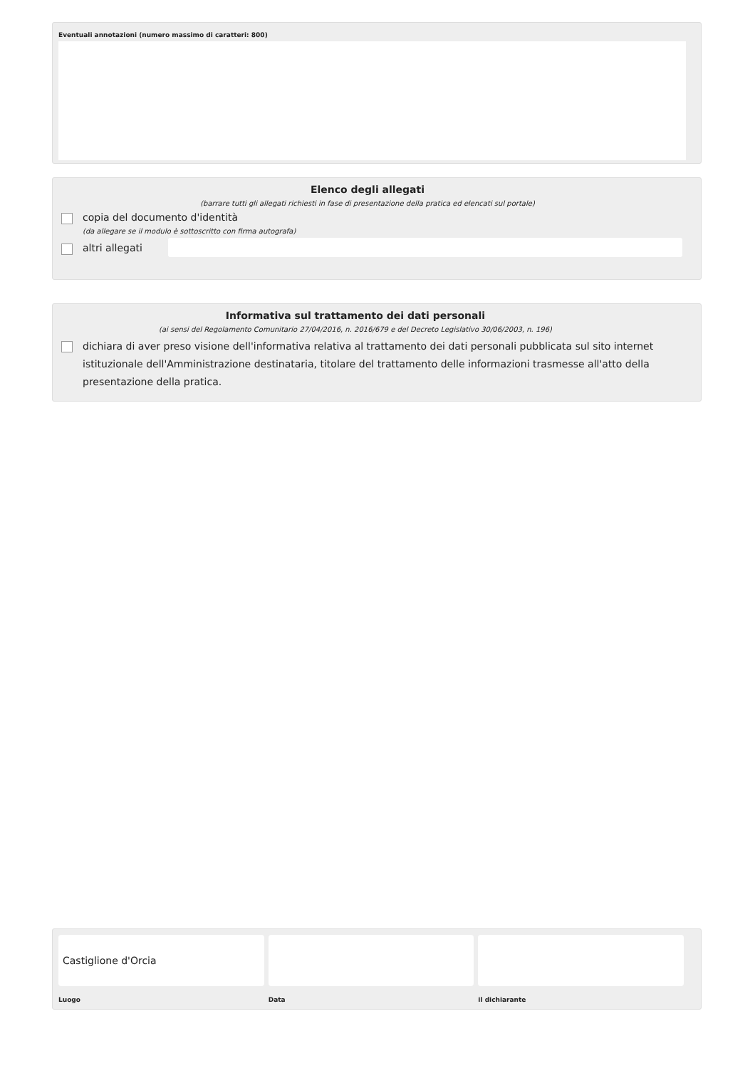Eventuali annotazioni (numero massimo di caratteri: 800)
Elenco degli allegati
(barrare tutti gli allegati richiesti in fase di presentazione della pratica ed elencati sul portale)
copia del documento d'identità
(da allegare se il modulo è sottoscritto con firma autografa)
altri allegati
Informativa sul trattamento dei dati personali
(ai sensi del Regolamento Comunitario 27/04/2016, n. 2016/679 e del Decreto Legislativo 30/06/2003, n. 196)
dichiara di aver preso visione dell'informativa relativa al trattamento dei dati personali pubblicata sul sito internet istituzionale dell'Amministrazione destinataria, titolare del trattamento delle informazioni trasmesse all'atto della presentazione della pratica.
Castiglione d'Orcia
Luogo
Data il dichiarante